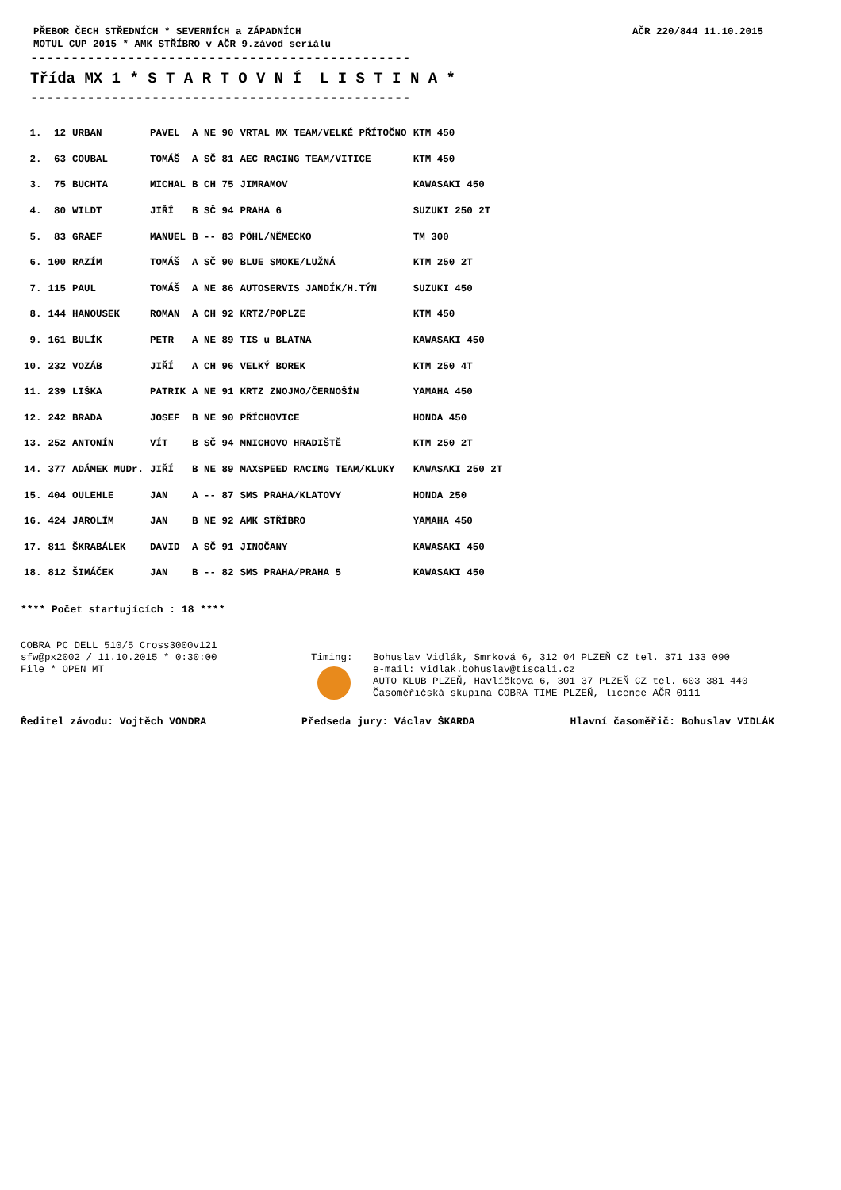PŘEBOR ČECH STŘEDNÍCH * SEVERNÍCH a ZÁPADNÍCH
MOTUL CUP 2015 * AMK STŘÍBRO v AČR 9.závod seriálu
AČR 220/844 11.10.2015
-----------------------------------------------
Třída MX 1 * S T A R T O V N Í L I S T I N A *
-----------------------------------------------
| 1. | 12 | URBAN | PAVEL | A NE 90 | VRTAL MX TEAM/VELKÉ PŘÍTOČNO | KTM 450 |
| 2. | 63 | COUBAL | TOMÁŠ | A SČ 81 | AEC RACING TEAM/VITICE | KTM 450 |
| 3. | 75 | BUCHTA | MICHAL | B CH 75 | JIMRAMOV | KAWASAKI 450 |
| 4. | 80 | WILDT | JIŘÍ | B SČ 94 | PRAHA 6 | SUZUKI 250 2T |
| 5. | 83 | GRAEF | MANUEL | B -- 83 | PÖHL/NĚMECKO | TM 300 |
| 6. | 100 | RAZÍM | TOMÁŠ | A SČ 90 | BLUE SMOKE/LUŽNÁ | KTM 250 2T |
| 7. | 115 | PAUL | TOMÁŠ | A NE 86 | AUTOSERVIS JANDÍK/H.TÝN | SUZUKI 450 |
| 8. | 144 | HANOUSEK | ROMAN | A CH 92 | KRTZ/POPLZE | KTM 450 |
| 9. | 161 | BULÍK | PETR | A NE 89 | TIS u BLATNA | KAWASAKI 450 |
| 10. | 232 | VOZÁB | JIŘÍ | A CH 96 | VELKÝ BOREK | KTM 250 4T |
| 11. | 239 | LIŠKA | PATRIK | A NE 91 | KRTZ ZNOJMO/ČERNOŠÍN | YAMAHA 450 |
| 12. | 242 | BRADA | JOSEF | B NE 90 | PŘÍCHOVICE | HONDA 450 |
| 13. | 252 | ANTONÍN | VÍT | B SČ 94 | MNICHOVO HRADIŠTĚ | KTM 250 2T |
| 14. | 377 | ADÁMEK MUDr. | JIŘÍ | B NE 89 | MAXSPEED RACING TEAM/KLUKY | KAWASAKI 250 2T |
| 15. | 404 | OULEHLE | JAN | A -- 87 | SMS PRAHA/KLATOVY | HONDA 250 |
| 16. | 424 | JAROLÍM | JAN | B NE 92 | AMK STŘÍBRO | YAMAHA 450 |
| 17. | 811 | ŠKRABÁLEK | DAVID | A SČ 91 | JINOČANY | KAWASAKI 450 |
| 18. | 812 | ŠIMÁČEK | JAN | B -- 82 | SMS PRAHA/PRAHA 5 | KAWASAKI 450 |
**** Počet startujících : 18 ****
COBRA PC DELL 510/5 Cross3000v121
sfw@px2002 / 11.10.2015 * 0:30:00
File * OPEN MT
Timing: Bohuslav Vidlák, Smrková 6, 312 04 PLZEŇ CZ tel. 371 133 090
e-mail: vidlak.bohuslav@tiscali.cz
AUTO KLUB PLZEŇ, Havlíčkova 6, 301 37 PLZEŇ CZ tel. 603 381 440
Časoměřičská skupina COBRA TIME PLZEŇ, licence AČR 0111
Ředitel závodu: Vojtěch VONDRA Předseda jury: Václav ŠKARDA Hlavní časoměřič: Bohuslav VIDLÁK